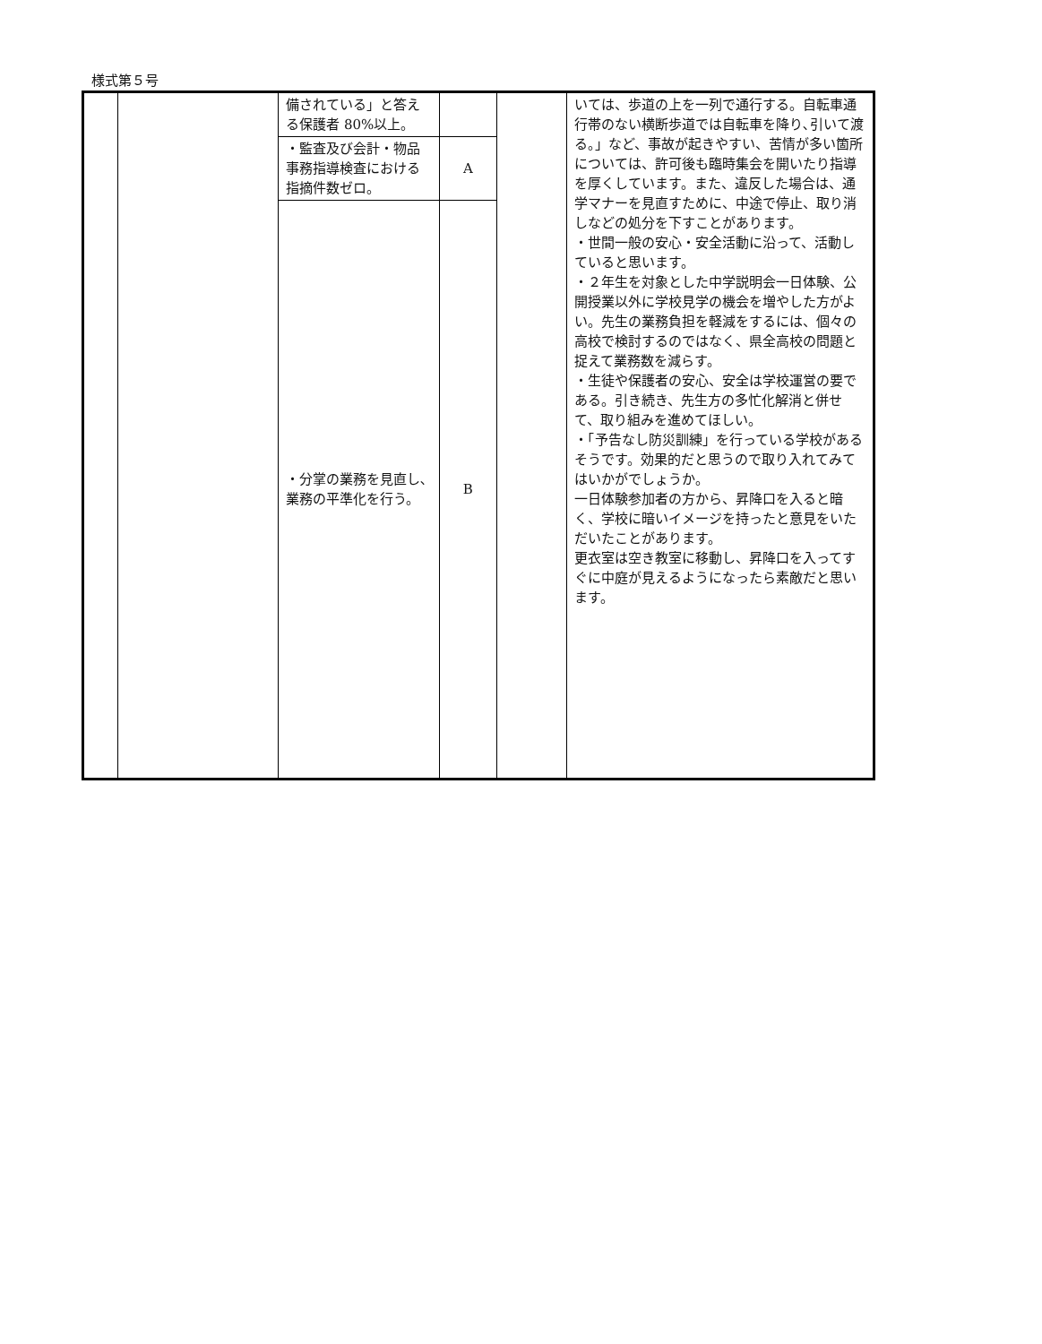様式第５号
| | | 備されている」と答える保護者 80%以上。 | | | いては、歩道の上を一列で通行する。自転車通行帯のない横断歩道では自転車を降り､引いて渡る。」など、事故が起きやすい、苦情が多い箇所については、許可後も臨時集会を開いたり指導を厚くしています。また、違反した場合は、通学マナーを見直すために、中途で停止、取り消しなどの処分を下すことがあります。 ・世間一般の安心・安全活動に沿って、活動していると思います。 ・２年生を対象とした中学説明会一日体験、公開授業以外に学校見学の機会を増やした方がよい。先生の業務負担を軽減をするには、個々の高校で検討するのではなく、県全高校の問題と捉えて業務数を減らす。 ・生徒や保護者の安心、安全は学校運営の要である。引き続き、先生方の多忙化解消と併せて、取り組みを進めてほしい。 ・「予告なし防災訓練」を行っている学校があるそうです。効果的だと思うので取り入れてみてはいかがでしょうか。 一日体験参加者の方から、昇降口を入ると暗く、学校に暗いイメージを持ったと意見をいただいたことがあります。 更衣室は空き教室に移動し、昇降口を入ってすぐに中庭が見えるようになったら素敵だと思います。 |
| | | ・監査及び会計・物品事務指導検査における指摘件数ゼロ。 | A | | |
| | | ・分掌の業務を見直し､業務の平準化を行う。 | B | | |